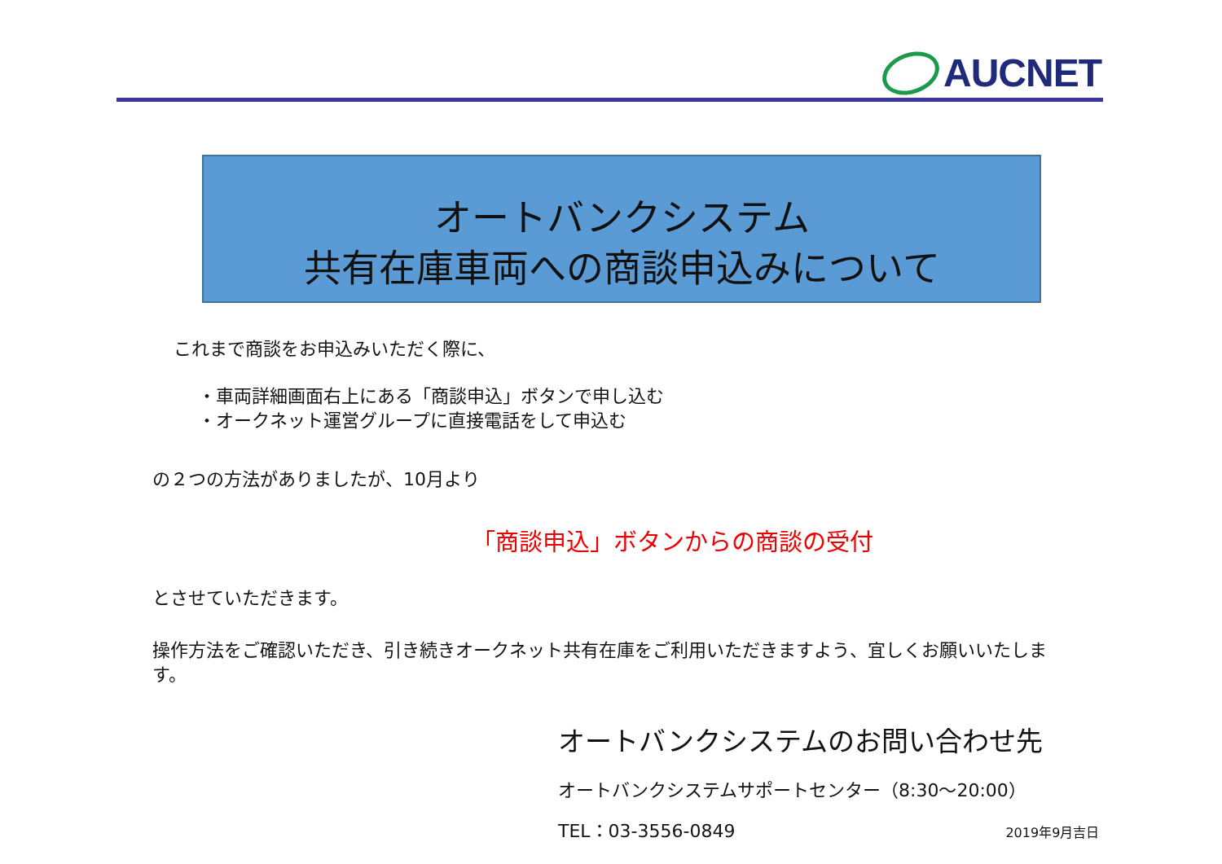AUCNET
オートバンクシステム
共有在庫車両への商談申込みについて
これまで商談をお申込みいただく際に、
・車両詳細画面右上にある「商談申込」ボタンで申し込む
・オークネット運営グループに直接電話をして申込む
の２つの方法がありましたが、10月より
「商談申込」ボタンからの商談の受付
とさせていただきます。
操作方法をご確認いただき、引き続きオークネット共有在庫をご利用いただきますよう、宜しくお願いいたします。
オートバンクシステムのお問い合わせ先
オートバンクシステムサポートセンター（8:30～20:00）
TEL：03-3556-0849 2019年9月吉日